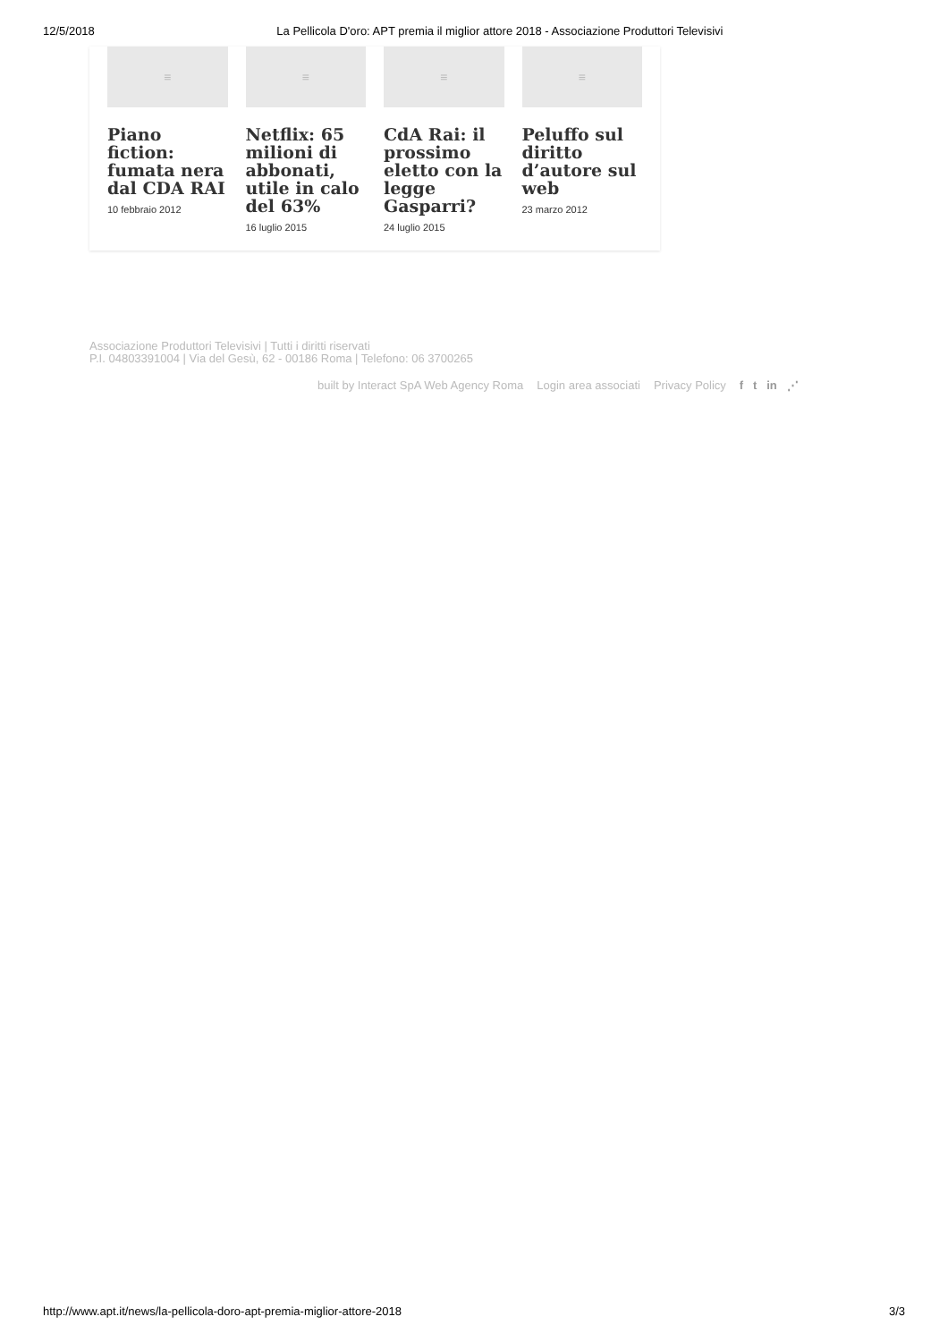12/5/2018 La Pellicola D'oro: APT premia il miglior attore 2018 - Associazione Produttori Televisivi
≡
Piano fiction: fumata nera dal CDA RAI
10 febbraio 2012
≡
Netflix: 65 milioni di abbonati, utile in calo del 63%
16 luglio 2015
≡
CdA Rai: il prossimo eletto con la legge Gasparri?
24 luglio 2015
≡
Peluffo sul diritto d’autore sul web
23 marzo 2012
Associazione Produttori Televisivi | Tutti i diritti riservati
P.I. 04803391004 | Via del Gesù, 62 - 00186 Roma | Telefono: 06 3700265
built by Interact SpA Web Agency Roma Login area associati Privacy Policy f t in ⋰
http://www.apt.it/news/la-pellicola-doro-apt-premia-miglior-attore-2018 3/3